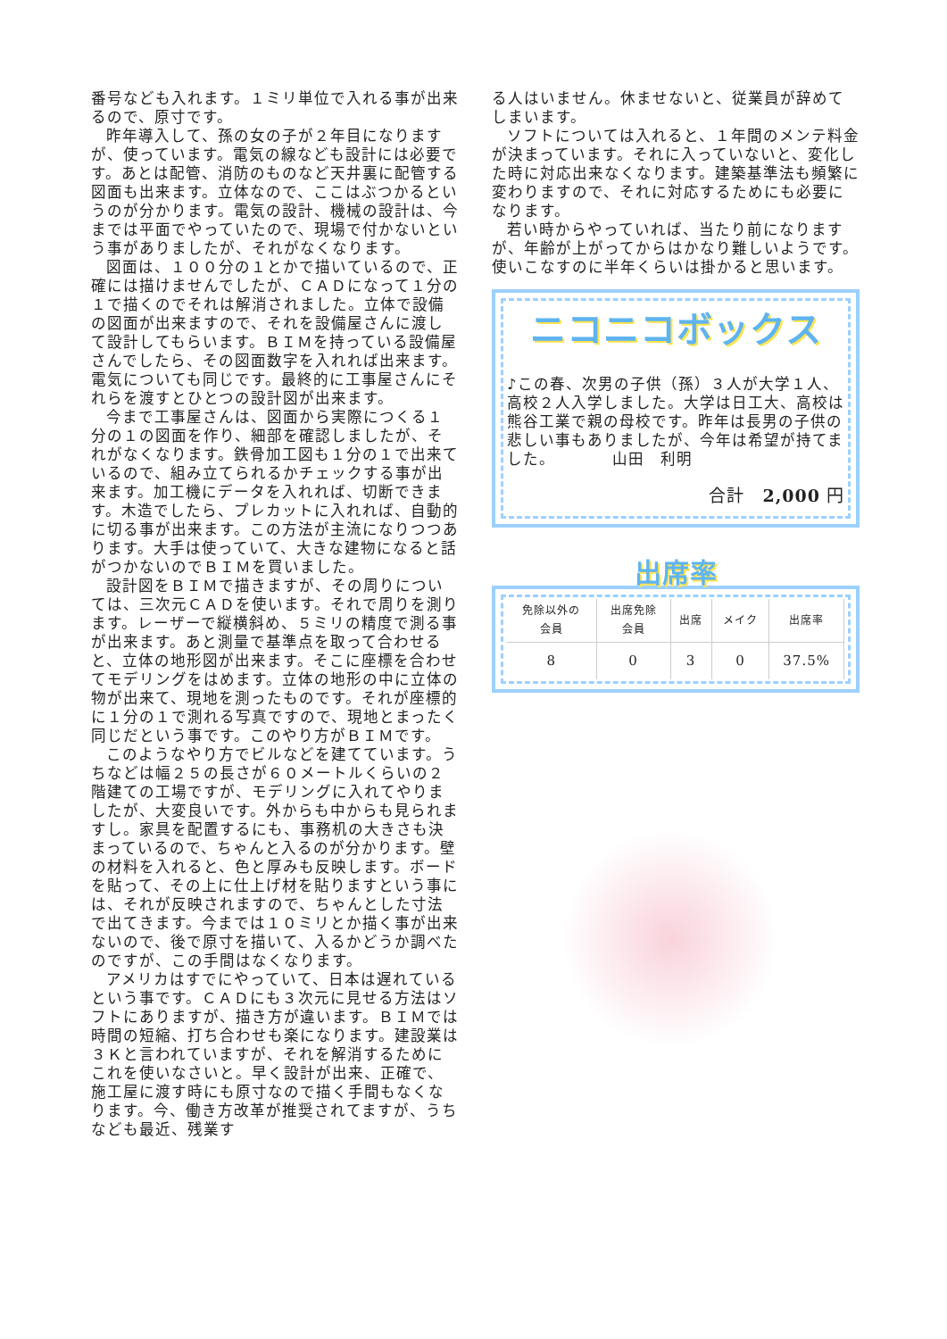番号なども入れます。１ミリ単位で入れる事が出来るので、原寸です。
昨年導入して、孫の女の子が２年目になりますが、使っています。電気の線なども設計には必要です。あとは配管、消防のものなど天井裏に配管する図面も出来ます。立体なので、ここはぶつかるというのが分かります。電気の設計、機械の設計は、今までは平面でやっていたので、現場で付かないという事がありましたが、それがなくなります。
図面は、１００分の１とかで描いているので、正確には描けませんでしたが、ＣＡＤになって１分の１で描くのでそれは解消されました。立体で設備の図面が出来ますので、それを設備屋さんに渡して設計してもらいます。ＢＩＭを持っている設備屋さんでしたら、その図面数字を入れれば出来ます。電気についても同じです。最終的に工事屋さんにそれらを渡すとひとつの設計図が出来ます。
今まで工事屋さんは、図面から実際につくる１分の１の図面を作り、細部を確認しましたが、それがなくなります。鉄骨加工図も１分の１で出来ているので、組み立てられるかチェックする事が出来ます。加工機にデータを入れれば、切断できます。木造でしたら、プレカットに入れれば、自動的に切る事が出来ます。この方法が主流になりつつあります。大手は使っていて、大きな建物になると話がつかないのでＢＩＭを買いました。
設計図をＢＩＭで描きますが、その周りについては、三次元ＣＡＤを使います。それで周りを測ります。レーザーで縦横斜め、５ミリの精度で測る事が出来ます。あと測量で基準点を取って合わせると、立体の地形図が出来ます。そこに座標を合わせてモデリングをはめます。立体の地形の中に立体の物が出来て、現地を測ったものです。それが座標的に１分の１で測れる写真ですので、現地とまったく同じだという事です。このやり方がＢＩＭです。
このようなやり方でビルなどを建てています。うちなどは幅２５の長さが６０メートルくらいの２階建ての工場ですが、モデリングに入れてやりましたが、大変良いです。外からも中からも見られますし。家具を配置するにも、事務机の大きさも決まっているので、ちゃんと入るのが分かります。壁の材料を入れると、色と厚みも反映します。ボードを貼って、その上に仕上げ材を貼りますという事には、それが反映されますので、ちゃんとした寸法で出てきます。今までは１０ミリとか描く事が出来ないので、後で原寸を描いて、入るかどうか調べたのですが、この手間はなくなります。
アメリカはすでにやっていて、日本は遅れているという事です。ＣＡＤにも３次元に見せる方法はソフトにありますが、描き方が違います。ＢＩＭでは時間の短縮、打ち合わせも楽になります。建設業は３Ｋと言われていますが、それを解消するためにこれを使いなさいと。早く設計が出来、正確で、施工屋に渡す時にも原寸なので描く手間もなくなります。今、働き方改革が推奨されてますが、うちなども最近、残業す
る人はいません。休ませないと、従業員が辞めてしまいます。
ソフトについては入れると、１年間のメンテ料金が決まっています。それに入っていないと、変化した時に対応出来なくなります。建築基準法も頻繁に変わりますので、それに対応するためにも必要になります。
若い時からやっていれば、当たり前になりますが、年齢が上がってからはかなり難しいようです。使いこなすのに半年くらいは掛かると思います。
ニコニコボックス
♪この春、次男の子供（孫）３人が大学１人、高校２人入学しました。大学は日工大、高校は熊谷工業で親の母校です。昨年は長男の子供の悲しい事もありましたが、今年は希望が持てました。　　　　山田　利明
合計　2,000 円
出席率
| 免除以外の 会員 | 出席免除 会員 | 出席 | メイク | 出席率 |
| --- | --- | --- | --- | --- |
| 8 | 0 | 3 | 0 | 37.5% |